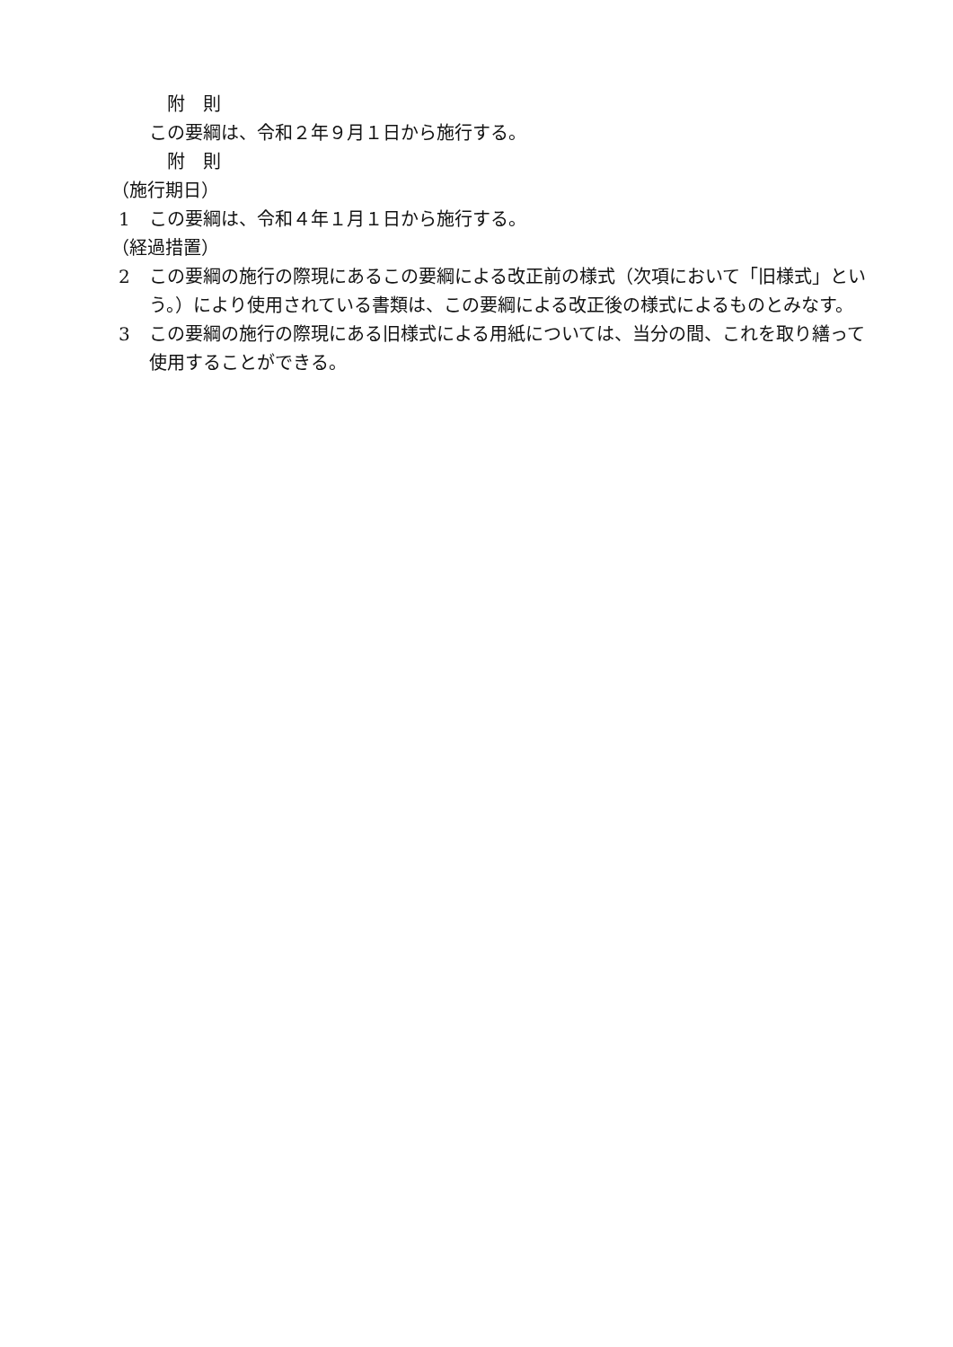附　則
この要綱は、令和２年９月１日から施行する。
附　則
（施行期日）
1 この要綱は、令和４年１月１日から施行する。
（経過措置）
2 この要綱の施行の際現にあるこの要綱による改正前の様式（次項において「旧様式」という。）により使用されている書類は、この要綱による改正後の様式によるものとみなす。
3 この要綱の施行の際現にある旧様式による用紙については、当分の間、これを取り繕って使用することができる。